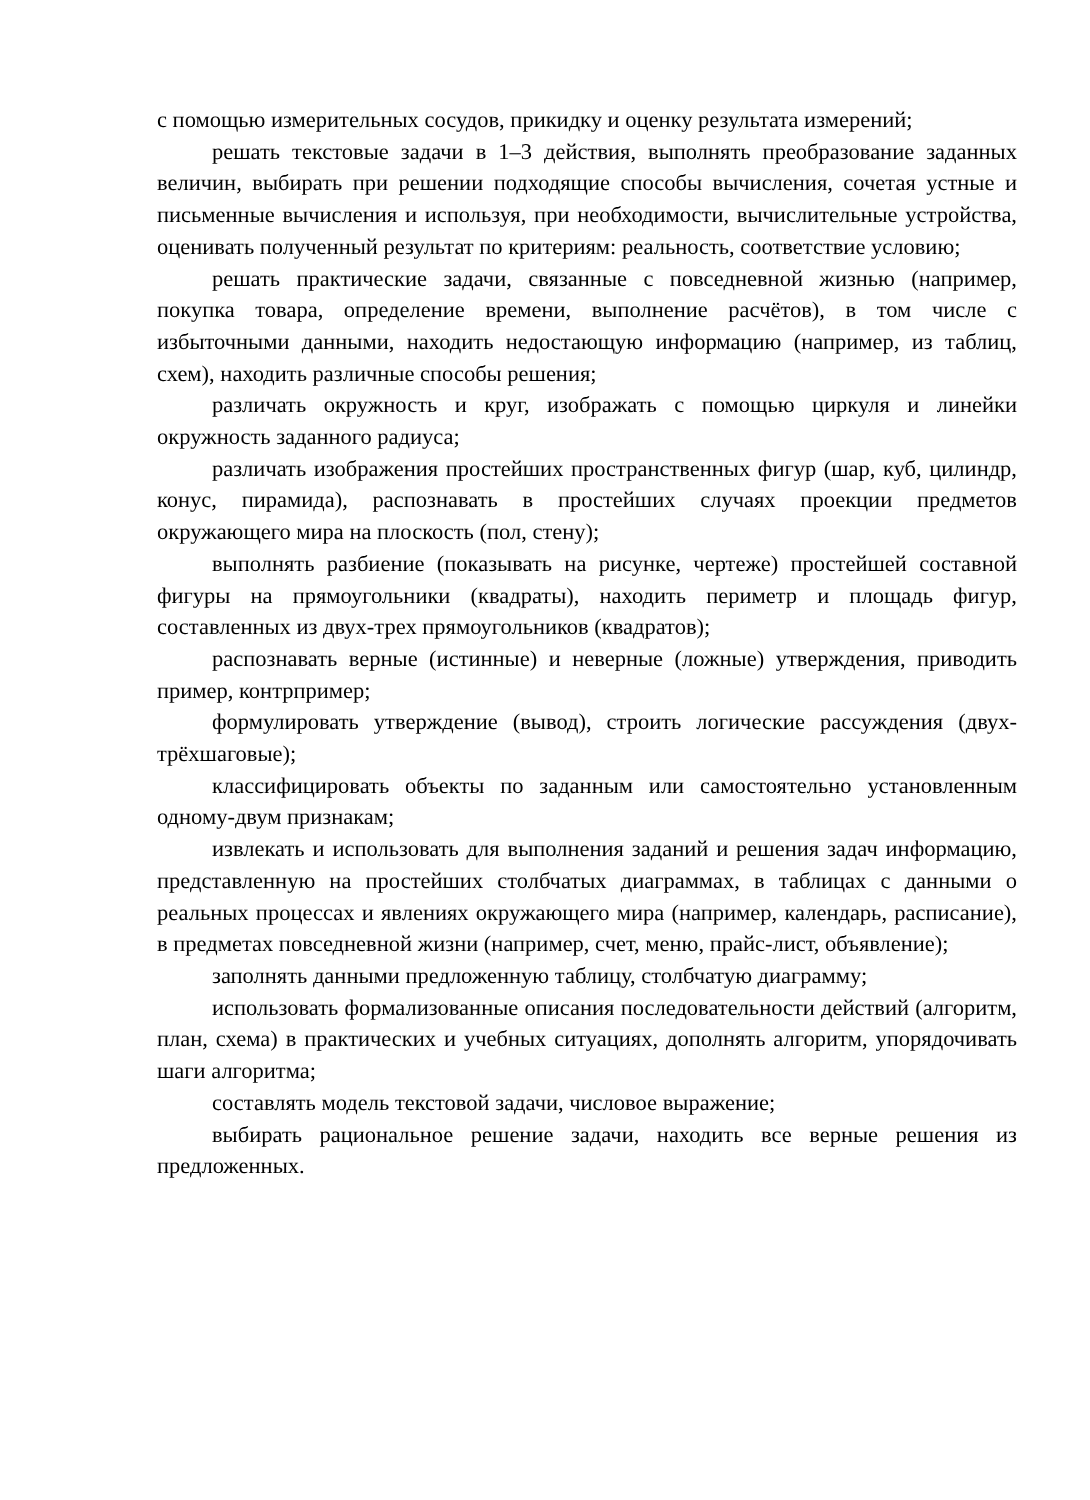с помощью измерительных сосудов, прикидку и оценку результата измерений;
решать текстовые задачи в 1–3 действия, выполнять преобразование заданных величин, выбирать при решении подходящие способы вычисления, сочетая устные и письменные вычисления и используя, при необходимости, вычислительные устройства, оценивать полученный результат по критериям: реальность, соответствие условию;
решать практические задачи, связанные с повседневной жизнью (например, покупка товара, определение времени, выполнение расчётов), в том числе с избыточными данными, находить недостающую информацию (например, из таблиц, схем), находить различные способы решения;
различать окружность и круг, изображать с помощью циркуля и линейки окружность заданного радиуса;
различать изображения простейших пространственных фигур (шар, куб, цилиндр, конус, пирамида), распознавать в простейших случаях проекции предметов окружающего мира на плоскость (пол, стену);
выполнять разбиение (показывать на рисунке, чертеже) простейшей составной фигуры на прямоугольники (квадраты), находить периметр и площадь фигур, составленных из двух-трех прямоугольников (квадратов);
распознавать верные (истинные) и неверные (ложные) утверждения, приводить пример, контрпример;
формулировать утверждение (вывод), строить логические рассуждения (двух-трёхшаговые);
классифицировать объекты по заданным или самостоятельно установленным одному-двум признакам;
извлекать и использовать для выполнения заданий и решения задач информацию, представленную на простейших столбчатых диаграммах, в таблицах с данными о реальных процессах и явлениях окружающего мира (например, календарь, расписание), в предметах повседневной жизни (например, счет, меню, прайс-лист, объявление);
заполнять данными предложенную таблицу, столбчатую диаграмму;
использовать формализованные описания последовательности действий (алгоритм, план, схема) в практических и учебных ситуациях, дополнять алгоритм, упорядочивать шаги алгоритма;
составлять модель текстовой задачи, числовое выражение;
выбирать рациональное решение задачи, находить все верные решения из предложенных.